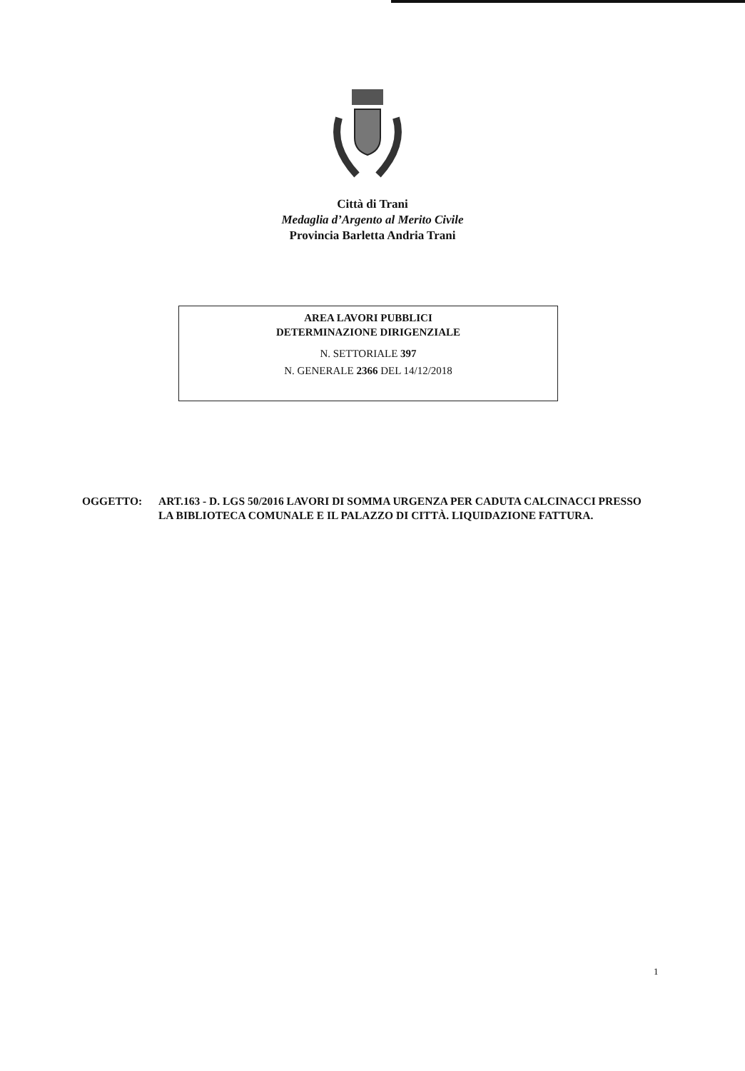Città di Trani
Medaglia d’Argento al Merito Civile
Provincia Barletta Andria Trani
AREA LAVORI PUBBLICI
DETERMINAZIONE DIRIGENZIALE
N. SETTORIALE 397
N. GENERALE 2366 DEL 14/12/2018
OGGETTO: ART.163 - D. LGS 50/2016 LAVORI DI SOMMA URGENZA PER CADUTA CALCINACCI PRESSO LA BIBLIOTECA COMUNALE E IL PALAZZO DI CITTÀ. LIQUIDAZIONE FATTURA.
1